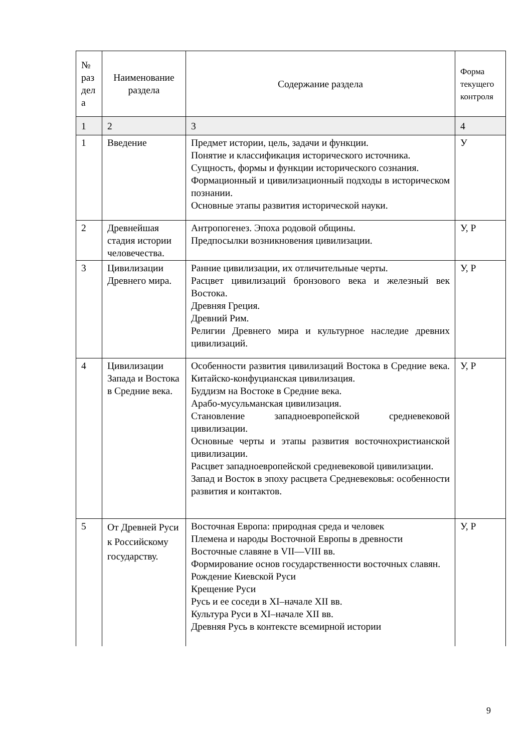| № раз дел а | Наименование раздела | Содержание раздела | Форма текущего контроля |
| 1 | 2 | 3 | 4 |
| 1 | Введение | Предмет истории, цель, задачи и функции. Понятие и классификация исторического источника. Сущность, формы и функции исторического сознания. Формационный и цивилизационный подходы в историческом познании. Основные этапы развития исторической науки. | У |
| 2 | Древнейшая стадия истории человечества. | Антропогенез. Эпоха родовой общины. Предпосылки возникновения цивилизации. | У, Р |
| 3 | Цивилизации Древнего мира. | Ранние цивилизации, их отличительные черты. Расцвет цивилизаций бронзового века и железный век Востока. Древняя Греция. Древний Рим. Религии Древнего мира и культурное наследие древних цивилизаций. | У, Р |
| 4 | Цивилизации Запада и Востока в Средние века. | Особенности развития цивилизаций Востока в Средние века. Китайско-конфуцианская цивилизация. Буддизм на Востоке в Средние века. Арабо-мусульманская цивилизация. Становление западноевропейской средневековой цивилизации. Основные черты и этапы развития восточнохристианской цивилизации. Расцвет западноевропейской средневековой цивилизации. Запад и Восток в эпоху расцвета Средневековья: особенности развития и контактов. | У, Р |
| 5 | От Древней Руси к Российскому государству. | Восточная Европа: природная среда и человек Племена и народы Восточной Европы в древности Восточные славяне в VII—VIII вв. Формирование основ государственности восточных славян. Рождение Киевской Руси Крещение Руси Русь и ее соседи в XI–начале XII вв. Культура Руси в XI–начале XII вв. Древняя Русь в контексте всемирной истории | У, Р |
9